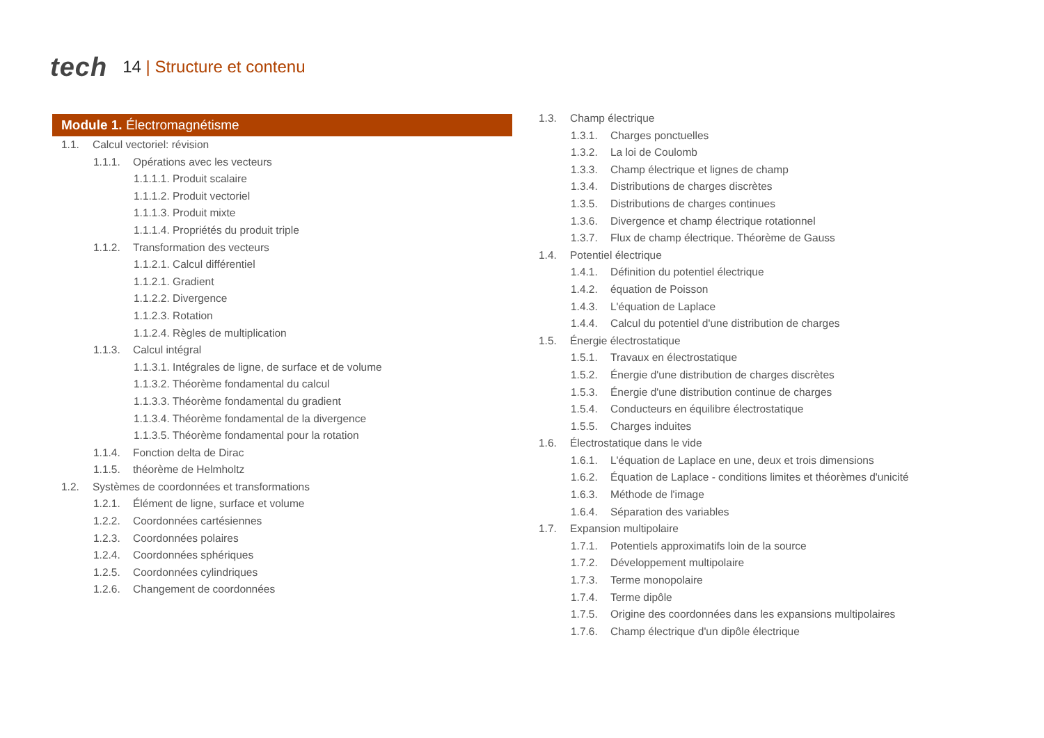tech 14 | Structure et contenu
Module 1. Électromagnétisme
1.1. Calcul vectoriel: révision
1.1.1. Opérations avec les vecteurs
1.1.1.1. Produit scalaire
1.1.1.2. Produit vectoriel
1.1.1.3. Produit mixte
1.1.1.4. Propriétés du produit triple
1.1.2. Transformation des vecteurs
1.1.2.1. Calcul différentiel
1.1.2.1. Gradient
1.1.2.2. Divergence
1.1.2.3. Rotation
1.1.2.4. Règles de multiplication
1.1.3. Calcul intégral
1.1.3.1. Intégrales de ligne, de surface et de volume
1.1.3.2. Théorème fondamental du calcul
1.1.3.3. Théorème fondamental du gradient
1.1.3.4. Théorème fondamental de la divergence
1.1.3.5. Théorème fondamental pour la rotation
1.1.4. Fonction delta de Dirac
1.1.5. théorème de Helmholtz
1.2. Systèmes de coordonnées et transformations
1.2.1. Élément de ligne, surface et volume
1.2.2. Coordonnées cartésiennes
1.2.3. Coordonnées polaires
1.2.4. Coordonnées sphériques
1.2.5. Coordonnées cylindriques
1.2.6. Changement de coordonnées
1.3. Champ électrique
1.3.1. Charges ponctuelles
1.3.2. La loi de Coulomb
1.3.3. Champ électrique et lignes de champ
1.3.4. Distributions de charges discrètes
1.3.5. Distributions de charges continues
1.3.6. Divergence et champ électrique rotationnel
1.3.7. Flux de champ électrique. Théorème de Gauss
1.4. Potentiel électrique
1.4.1. Définition du potentiel électrique
1.4.2. équation de Poisson
1.4.3. L'équation de Laplace
1.4.4. Calcul du potentiel d'une distribution de charges
1.5. Énergie électrostatique
1.5.1. Travaux en électrostatique
1.5.2. Énergie d'une distribution de charges discrètes
1.5.3. Énergie d'une distribution continue de charges
1.5.4. Conducteurs en équilibre électrostatique
1.5.5. Charges induites
1.6. Électrostatique dans le vide
1.6.1. L'équation de Laplace en une, deux et trois dimensions
1.6.2. Équation de Laplace - conditions limites et théorèmes d'unicité
1.6.3. Méthode de l'image
1.6.4. Séparation des variables
1.7. Expansion multipolaire
1.7.1. Potentiels approximatifs loin de la source
1.7.2. Développement multipolaire
1.7.3. Terme monopolaire
1.7.4. Terme dipôle
1.7.5. Origine des coordonnées dans les expansions multipolaires
1.7.6. Champ électrique d'un dipôle électrique